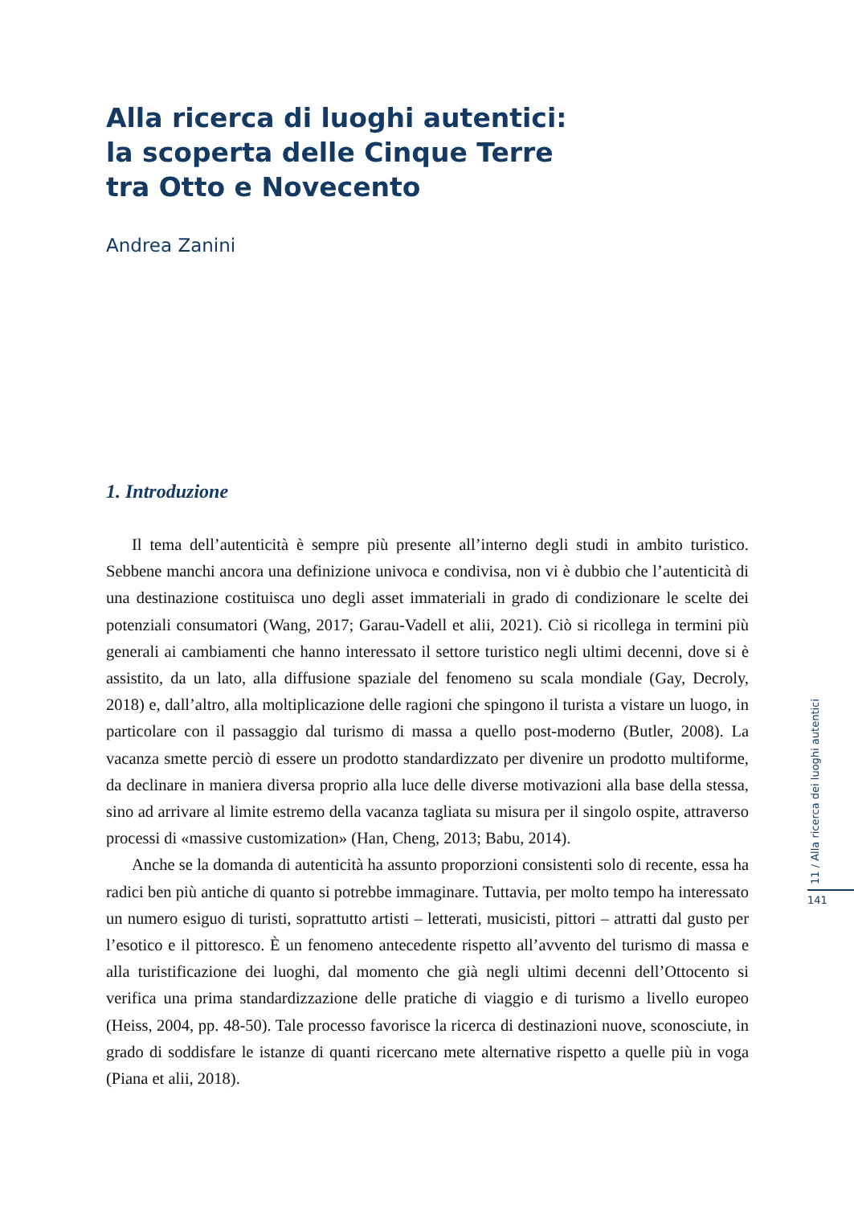Alla ricerca di luoghi autentici:
la scoperta delle Cinque Terre
tra Otto e Novecento
Andrea Zanini
1. Introduzione
Il tema dell’autenticità è sempre più presente all’interno degli studi in ambito turistico. Sebbene manchi ancora una definizione univoca e condivisa, non vi è dubbio che l’autenticità di una destinazione costituisca uno degli asset immateriali in grado di condizionare le scelte dei potenziali consumatori (Wang, 2017; Garau-Vadell et alii, 2021). Ciò si ricollega in termini più generali ai cambiamenti che hanno interessato il settore turistico negli ultimi decenni, dove si è assistito, da un lato, alla diffusione spaziale del fenomeno su scala mondiale (Gay, Decroly, 2018) e, dall’altro, alla moltiplicazione delle ragioni che spingono il turista a vistare un luogo, in particolare con il passaggio dal turismo di massa a quello post-moderno (Butler, 2008). La vacanza smette perciò di essere un prodotto standardizzato per divenire un prodotto multiforme, da declinare in maniera diversa proprio alla luce delle diverse motivazioni alla base della stessa, sino ad arrivare al limite estremo della vacanza tagliata su misura per il singolo ospite, attraverso processi di «massive customization» (Han, Cheng, 2013; Babu, 2014).
Anche se la domanda di autenticità ha assunto proporzioni consistenti solo di recente, essa ha radici ben più antiche di quanto si potrebbe immaginare. Tuttavia, per molto tempo ha interessato un numero esiguo di turisti, soprattutto artisti – letterati, musicisti, pittori – attratti dal gusto per l’esotico e il pittoresco. È un fenomeno antecedente rispetto all’avvento del turismo di massa e alla turistificazione dei luoghi, dal momento che già negli ultimi decenni dell’Ottocento si verifica una prima standardizzazione delle pratiche di viaggio e di turismo a livello europeo (Heiss, 2004, pp. 48-50). Tale processo favorisce la ricerca di destinazioni nuove, sconosciute, in grado di soddisfare le istanze di quanti ricercano mete alternative rispetto a quelle più in voga (Piana et alii, 2018).
11 / Alla ricerca dei luoghi autentici
141